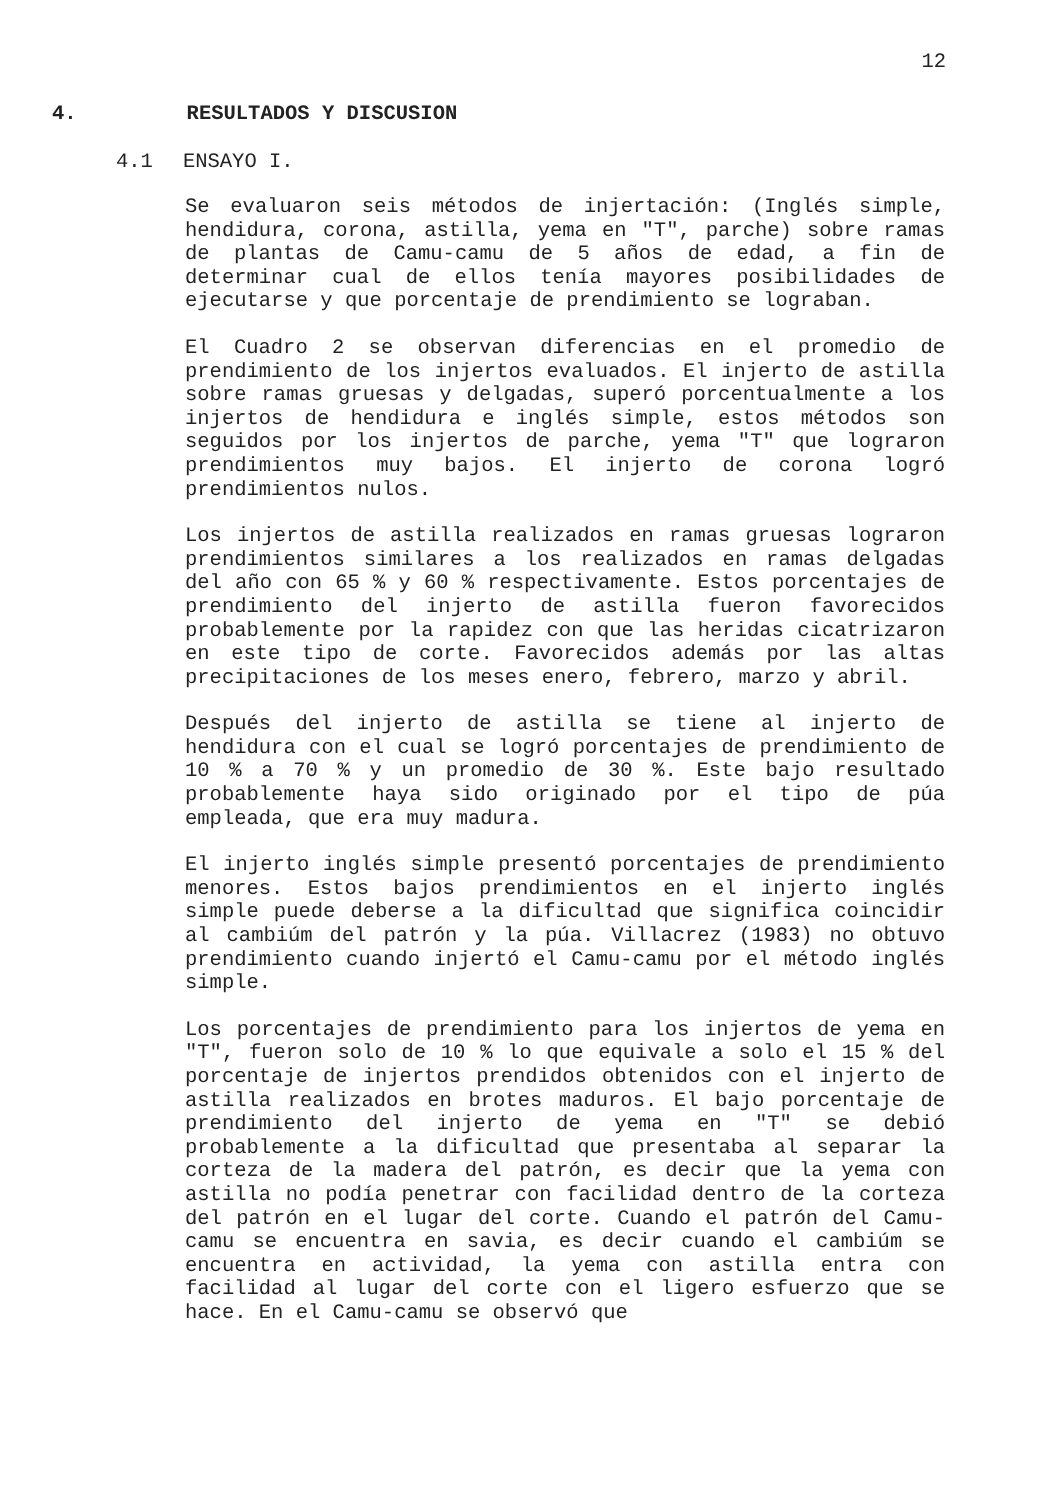12
4. RESULTADOS Y DISCUSION
4.1 ENSAYO I.
Se evaluaron seis métodos de injertación: (Inglés simple, hendidura, corona, astilla, yema en "T", parche) sobre ramas de plantas de Camu-camu de 5 años de edad, a fin de determinar cual de ellos tenía mayores posibilidades de ejecutarse y que porcentaje de prendimiento se lograban.
El Cuadro 2 se observan diferencias en el promedio de prendimiento de los injertos evaluados. El injerto de astilla sobre ramas gruesas y delgadas, superó porcentualmente a los injertos de hendidura e inglés simple, estos métodos son seguidos por los injertos de parche, yema "T" que lograron prendimientos muy bajos. El injerto de corona logró prendimientos nulos.
Los injertos de astilla realizados en ramas gruesas lograron prendimientos similares a los realizados en ramas delgadas del año con 65 % y 60 % respectivamente. Estos porcentajes de prendimiento del injerto de astilla fueron favorecidos probablemente por la rapidez con que las heridas cicatrizaron en este tipo de corte. Favorecidos además por las altas precipitaciones de los meses enero, febrero, marzo y abril.
Después del injerto de astilla se tiene al injerto de hendidura con el cual se logró porcentajes de prendimiento de 10 % a 70 % y un promedio de 30 %. Este bajo resultado probablemente haya sido originado por el tipo de púa empleada, que era muy madura.
El injerto inglés simple presentó porcentajes de prendimiento menores. Estos bajos prendimientos en el injerto inglés simple puede deberse a la dificultad que significa coincidir al cambiúm del patrón y la púa. Villacrez (1983) no obtuvo prendimiento cuando injertó el Camu-camu por el método inglés simple.
Los porcentajes de prendimiento para los injertos de yema en "T", fueron solo de 10 % lo que equivale a solo el 15 % del porcentaje de injertos prendidos obtenidos con el injerto de astilla realizados en brotes maduros. El bajo porcentaje de prendimiento del injerto de yema en "T" se debió probablemente a la dificultad que presentaba al separar la corteza de la madera del patrón, es decir que la yema con astilla no podía penetrar con facilidad dentro de la corteza del patrón en el lugar del corte. Cuando el patrón del Camu-camu se encuentra en savia, es decir cuando el cambiúm se encuentra en actividad, la yema con astilla entra con facilidad al lugar del corte con el ligero esfuerzo que se hace. En el Camu-camu se observó que